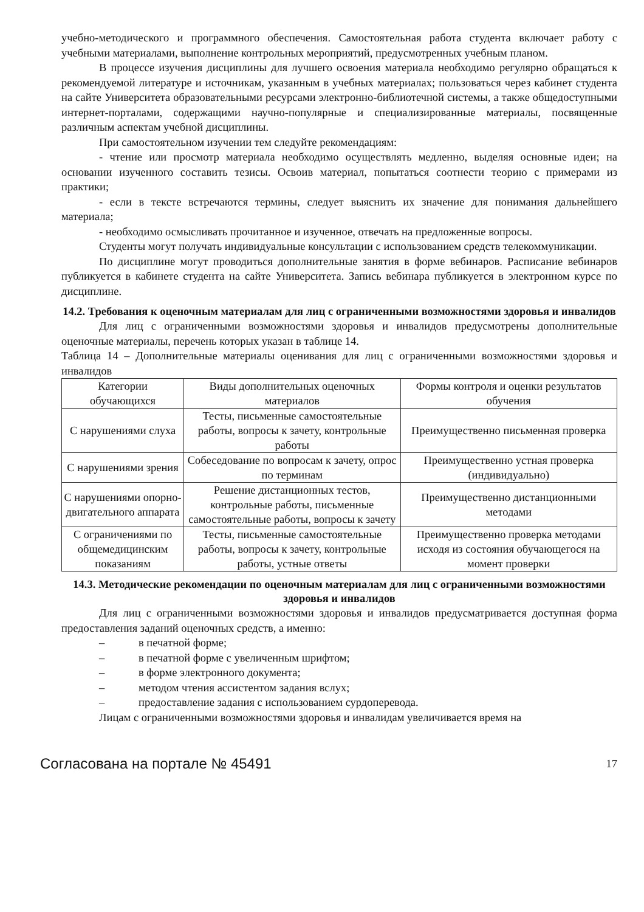учебно-методического и программного обеспечения. Самостоятельная работа студента включает работу с учебными материалами, выполнение контрольных мероприятий, предусмотренных учебным планом.
В процессе изучения дисциплины для лучшего освоения материала необходимо регулярно обращаться к рекомендуемой литературе и источникам, указанным в учебных материалах; пользоваться через кабинет студента на сайте Университета образовательными ресурсами электронно-библиотечной системы, а также общедоступными интернет-порталами, содержащими научно-популярные и специализированные материалы, посвященные различным аспектам учебной дисциплины.
При самостоятельном изучении тем следуйте рекомендациям:
- чтение или просмотр материала необходимо осуществлять медленно, выделяя основные идеи; на основании изученного составить тезисы. Освоив материал, попытаться соотнести теорию с примерами из практики;
- если в тексте встречаются термины, следует выяснить их значение для понимания дальнейшего материала;
- необходимо осмысливать прочитанное и изученное, отвечать на предложенные вопросы.
Студенты могут получать индивидуальные консультации с использованием средств телекоммуникации.
По дисциплине могут проводиться дополнительные занятия в форме вебинаров. Расписание вебинаров публикуется в кабинете студента на сайте Университета. Запись вебинара публикуется в электронном курсе по дисциплине.
14.2. Требования к оценочным материалам для лиц с ограниченными возможностями здоровья и инвалидов
Для лиц с ограниченными возможностями здоровья и инвалидов предусмотрены дополнительные оценочные материалы, перечень которых указан в таблице 14.
Таблица 14 – Дополнительные материалы оценивания для лиц с ограниченными возможностями здоровья и инвалидов
| Категории обучающихся | Виды дополнительных оценочных материалов | Формы контроля и оценки результатов обучения |
| С нарушениями слуха | Тесты, письменные самостоятельные работы, вопросы к зачету, контрольные работы | Преимущественно письменная проверка |
| С нарушениями зрения | Собеседование по вопросам к зачету, опрос по терминам | Преимущественно устная проверка (индивидуально) |
| С нарушениями опорно-двигательного аппарата | Решение дистанционных тестов, контрольные работы, письменные самостоятельные работы, вопросы к зачету | Преимущественно дистанционными методами |
| С ограничениями по общемедицинским показаниям | Тесты, письменные самостоятельные работы, вопросы к зачету, контрольные работы, устные ответы | Преимущественно проверка методами исходя из состояния обучающегося на момент проверки |
14.3. Методические рекомендации по оценочным материалам для лиц с ограниченными возможностями здоровья и инвалидов
Для лиц с ограниченными возможностями здоровья и инвалидов предусматривается доступная форма предоставления заданий оценочных средств, а именно:
– в печатной форме;
– в печатной форме с увеличенным шрифтом;
– в форме электронного документа;
– методом чтения ассистентом задания вслух;
– предоставление задания с использованием сурдоперевода.
Лицам с ограниченными возможностями здоровья и инвалидам увеличивается время на
Согласована на портале № 45491 17